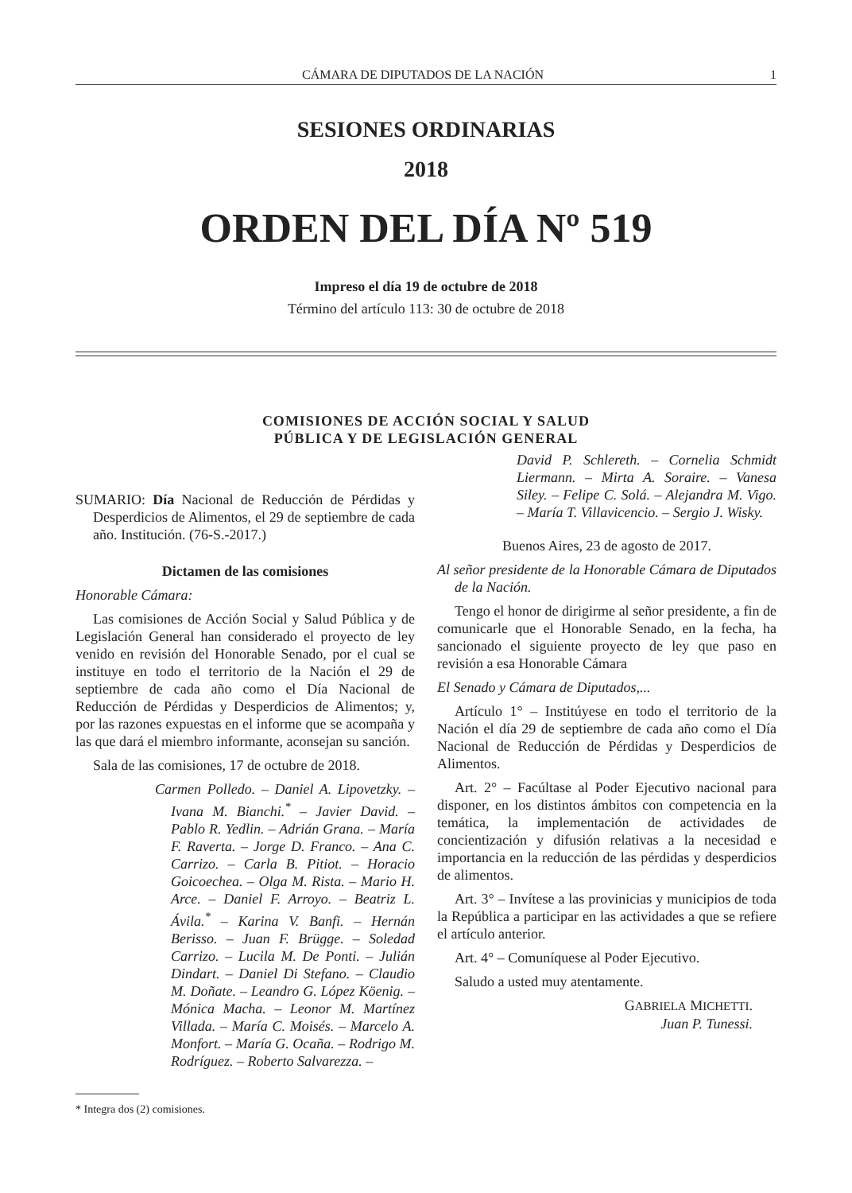CÁMARA DE DIPUTADOS DE LA NACIÓN 1
SESIONES ORDINARIAS
2018
ORDEN DEL DÍA Nº 519
Impreso el día 19 de octubre de 2018
Término del artículo 113: 30 de octubre de 2018
COMISIONES DE ACCIÓN SOCIAL Y SALUD
PÚBLICA Y DE LEGISLACIÓN GENERAL
SUMARIO: Día Nacional de Reducción de Pérdidas y Desperdicios de Alimentos, el 29 de septiembre de cada año. Institución. (76-S.-2017.)
Dictamen de las comisiones
Honorable Cámara:
Las comisiones de Acción Social y Salud Pública y de Legislación General han considerado el proyecto de ley venido en revisión del Honorable Senado, por el cual se instituye en todo el territorio de la Nación el 29 de septiembre de cada año como el Día Nacional de Reducción de Pérdidas y Desperdicios de Alimentos; y, por las razones expuestas en el informe que se acompaña y las que dará el miembro informante, aconsejan su sanción.
Sala de las comisiones, 17 de octubre de 2018.
Carmen Polledo. – Daniel A. Lipovetzky. – Ivana M. Bianchi.<sup>*</sup> – Javier David. – Pablo R. Yedlin. – Adrián Grana. – María F. Raverta. – Jorge D. Franco. – Ana C. Carrizo. – Carla B. Pitiot. – Horacio Goicoechea. – Olga M. Rista. – Mario H. Arce. – Daniel F. Arroyo. – Beatriz L. Ávila.<sup>*</sup> – Karina V. Banfi. – Hernán Berisso. – Juan F. Brügge. – Soledad Carrizo. – Lucila M. De Ponti. – Julián Dindart. – Daniel Di Stefano. – Claudio M. Doñate. – Leandro G. López Köenig. – Mónica Macha. – Leonor M. Martínez Villada. – María C. Moisés. – Marcelo A. Monfort. – María G. Ocaña. – Rodrigo M. Rodríguez. – Roberto Salvarezza. –
* Integra dos (2) comisiones.
David P. Schlereth. – Cornelia Schmidt Liermann. – Mirta A. Soraire. – Vanesa Siley. – Felipe C. Solá. – Alejandra M. Vigo. – María T. Villavicencio. – Sergio J. Wisky.
Buenos Aires, 23 de agosto de 2017.
Al señor presidente de la Honorable Cámara de Diputados de la Nación.
Tengo el honor de dirigirme al señor presidente, a fin de comunicarle que el Honorable Senado, en la fecha, ha sancionado el siguiente proyecto de ley que paso en revisión a esa Honorable Cámara
El Senado y Cámara de Diputados,...
Artículo 1° – Institúyese en todo el territorio de la Nación el día 29 de septiembre de cada año como el Día Nacional de Reducción de Pérdidas y Desperdicios de Alimentos.
Art. 2° – Facúltase al Poder Ejecutivo nacional para disponer, en los distintos ámbitos con competencia en la temática, la implementación de actividades de concientización y difusión relativas a la necesidad e importancia en la reducción de las pérdidas y desperdicios de alimentos.
Art. 3° – Invítese a las provinicias y municipios de toda la República a participar en las actividades a que se refiere el artículo anterior.
Art. 4° – Comuníquese al Poder Ejecutivo.
Saludo a usted muy atentamente.
GABRIELA MICHETTI.
Juan P. Tunessi.